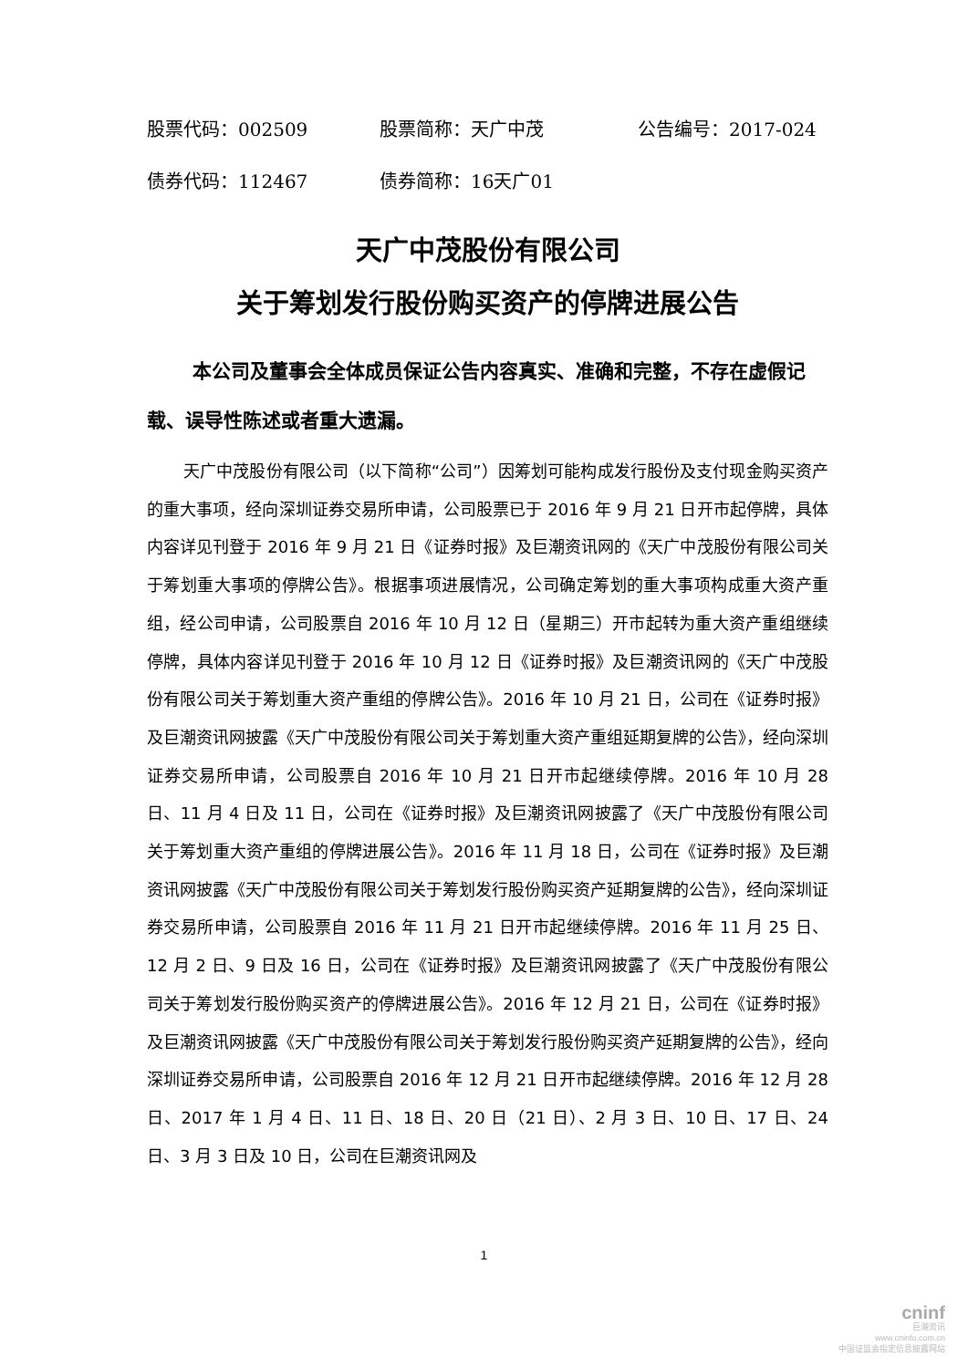股票代码：002509 股票简称：天广中茂 公告编号：2017-024
债券代码：112467 债券简称：16天广01
天广中茂股份有限公司
关于筹划发行股份购买资产的停牌进展公告
本公司及董事会全体成员保证公告内容真实、准确和完整，不存在虚假记载、误导性陈述或者重大遗漏。
天广中茂股份有限公司（以下简称“公司”）因筹划可能构成发行股份及支付现金购买资产的重大事项，经向深圳证券交易所申请，公司股票已于 2016 年 9 月 21 日开市起停牌，具体内容详见刊登于 2016 年 9 月 21 日《证券时报》及巨潮资讯网的《天广中茂股份有限公司关于筹划重大事项的停牌公告》。根据事项进展情况，公司确定筹划的重大事项构成重大资产重组，经公司申请，公司股票自 2016 年 10 月 12 日（星期三）开市起转为重大资产重组继续停牌，具体内容详见刊登于 2016 年 10 月 12 日《证券时报》及巨潮资讯网的《天广中茂股份有限公司关于筹划重大资产重组的停牌公告》。2016 年 10 月 21 日，公司在《证券时报》及巨潮资讯网披露《天广中茂股份有限公司关于筹划重大资产重组延期复牌的公告》，经向深圳证券交易所申请，公司股票自 2016 年 10 月 21 日开市起继续停牌。2016 年 10 月 28 日、11 月 4 日及 11 日，公司在《证券时报》及巨潮资讯网披露了《天广中茂股份有限公司关于筹划重大资产重组的停牌进展公告》。2016 年 11 月 18 日，公司在《证券时报》及巨潮资讯网披露《天广中茂股份有限公司关于筹划发行股份购买资产延期复牌的公告》，经向深圳证券交易所申请，公司股票自 2016 年 11 月 21 日开市起继续停牌。2016 年 11 月 25 日、12 月 2 日、9 日及 16 日，公司在《证券时报》及巨潮资讯网披露了《天广中茂股份有限公司关于筹划发行股份购买资产的停牌进展公告》。2016 年 12 月 21 日，公司在《证券时报》及巨潮资讯网披露《天广中茂股份有限公司关于筹划发行股份购买资产延期复牌的公告》，经向深圳证券交易所申请，公司股票自 2016 年 12 月 21 日开市起继续停牌。2016 年 12 月 28 日、2017 年 1 月 4 日、11 日、18 日、20 日（21 日）、2 月 3 日、10 日、17 日、24 日、3 月 3 日及 10 日，公司在巨潮资讯网及
1
cninf
巨潮资讯
www.cninfo.com.cn
中国证监会指定信息披露网站